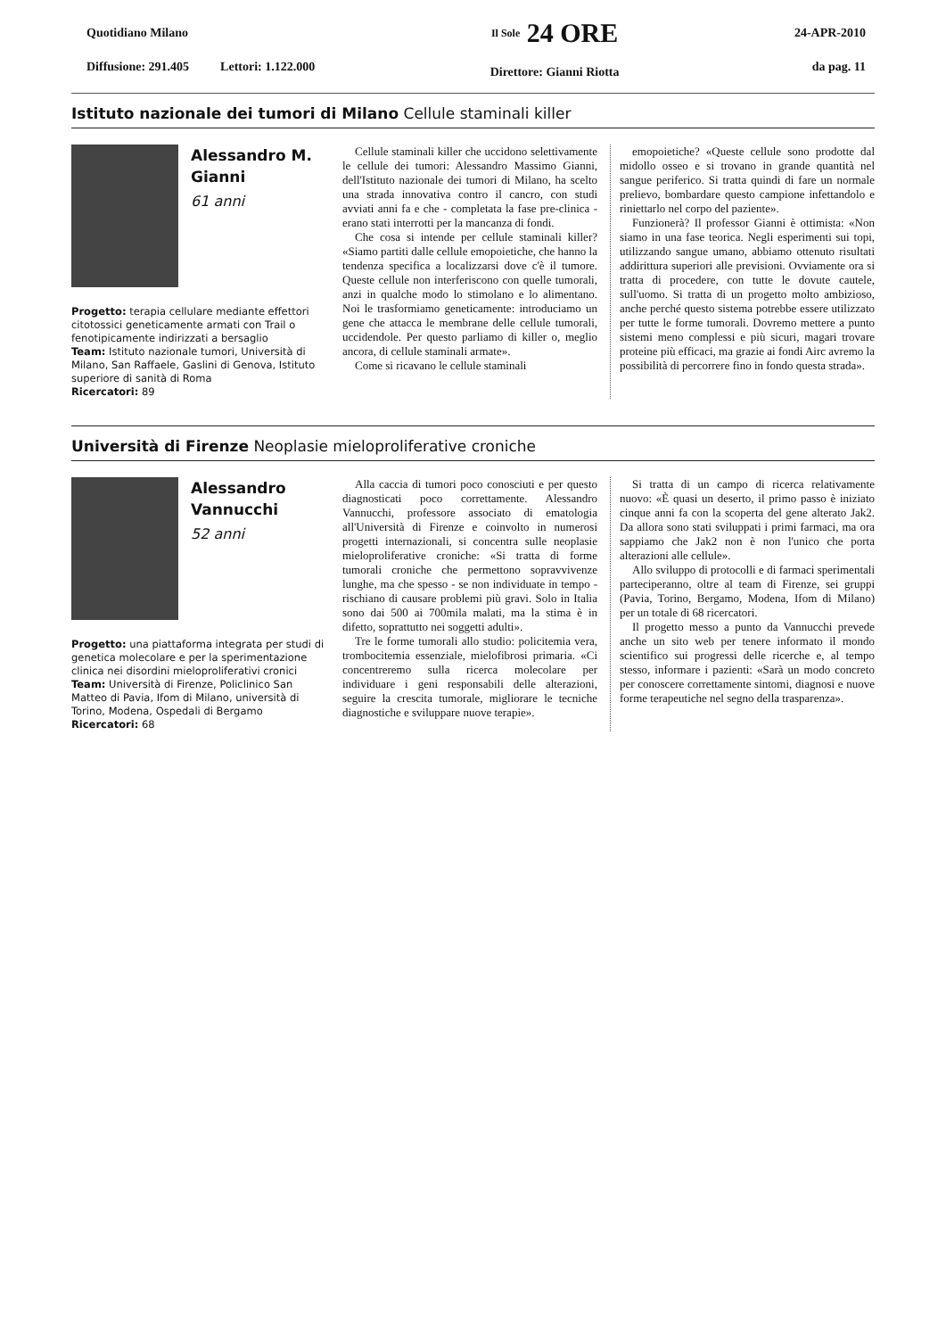Quotidiano Milano
Diffusione: 291.405 Lettori: 1.122.000
Il Sole 24 ORE
Direttore: Gianni Riotta
24-APR-2010
da pag. 11
Istituto nazionale dei tumori di Milano Cellule staminali killer
Alessandro M.
Gianni
61 anni
Progetto: terapia cellulare mediante effettori citotossici geneticamente armati con Trail o fenotipicamente indirizzati a bersaglio
Team: Istituto nazionale tumori, Università di Milano, San Raffaele, Gaslini di Genova, Istituto superiore di sanità di Roma
Ricercatori: 89
Cellule staminali killer che uccidono selettivamente le cellule dei tumori: Alessandro Massimo Gianni, dell'Istituto nazionale dei tumori di Milano, ha scelto una strada innovativa contro il cancro, con studi avviati anni fa e che - completata la fase pre-clinica - erano stati interrotti per la mancanza di fondi.
Che cosa si intende per cellule staminali killer? «Siamo partiti dalle cellule emopoietiche, che hanno la tendenza specifica a localizzarsi dove c'è il tumore. Queste cellule non interferiscono con quelle tumorali, anzi in qualche modo lo stimolano e lo alimentano. Noi le trasformiamo geneticamente: introduciamo un gene che attacca le membrane delle cellule tumorali, uccidendole. Per questo parliamo di killer o, meglio ancora, di cellule staminali armate».
Come si ricavano le cellule staminali
emopoietiche? «Queste cellule sono prodotte dal midollo osseo e si trovano in grande quantità nel sangue periferico. Si tratta quindi di fare un normale prelievo, bombardare questo campione infettandolo e riniettarlo nel corpo del paziente».
Funzionerà? Il professor Gianni è ottimista: «Non siamo in una fase teorica. Negli esperimenti sui topi, utilizzando sangue umano, abbiamo ottenuto risultati addirittura superiori alle previsioni. Ovviamente ora si tratta di procedere, con tutte le dovute cautele, sull'uomo. Si tratta di un progetto molto ambizioso, anche perché questo sistema potrebbe essere utilizzato per tutte le forme tumorali. Dovremo mettere a punto sistemi meno complessi e più sicuri, magari trovare proteine più efficaci, ma grazie ai fondi Airc avremo la possibilità di percorrere fino in fondo questa strada».
Università di Firenze Neoplasie mieloproliferative croniche
Alessandro
Vannucchi
52 anni
Progetto: una piattaforma integrata per studi di genetica molecolare e per la sperimentazione clinica nei disordini mieloproliferativi cronici
Team: Università di Firenze, Policlinico San Matteo di Pavia, Ifom di Milano, università di Torino, Modena, Ospedali di Bergamo
Ricercatori: 68
Alla caccia di tumori poco conosciuti e per questo diagnosticati poco correttamente. Alessandro Vannucchi, professore associato di ematologia all'Università di Firenze e coinvolto in numerosi progetti internazionali, si concentra sulle neoplasie mieloproliferative croniche: «Si tratta di forme tumorali croniche che permettono sopravvivenze lunghe, ma che spesso - se non individuate in tempo - rischiano di causare problemi più gravi. Solo in Italia sono dai 500 ai 700mila malati, ma la stima è in difetto, soprattutto nei soggetti adulti».
Tre le forme tumorali allo studio: policitemia vera, trombocitemia essenziale, mielofibrosi primaria. «Ci concentreremo sulla ricerca molecolare per individuare i geni responsabili delle alterazioni, seguire la crescita tumorale, migliorare le tecniche diagnostiche e sviluppare nuove terapie».
Si tratta di un campo di ricerca relativamente nuovo: «È quasi un deserto, il primo passo è iniziato cinque anni fa con la scoperta del gene alterato Jak2. Da allora sono stati sviluppati i primi farmaci, ma ora sappiamo che Jak2 non è non l'unico che porta alterazioni alle cellule».
Allo sviluppo di protocolli e di farmaci sperimentali parteciperanno, oltre al team di Firenze, sei gruppi (Pavia, Torino, Bergamo, Modena, Ifom di Milano) per un totale di 68 ricercatori.
Il progetto messo a punto da Vannucchi prevede anche un sito web per tenere informato il mondo scientifico sui progressi delle ricerche e, al tempo stesso, informare i pazienti: «Sarà un modo concreto per conoscere correttamente sintomi, diagnosi e nuove forme terapeutiche nel segno della trasparenza».